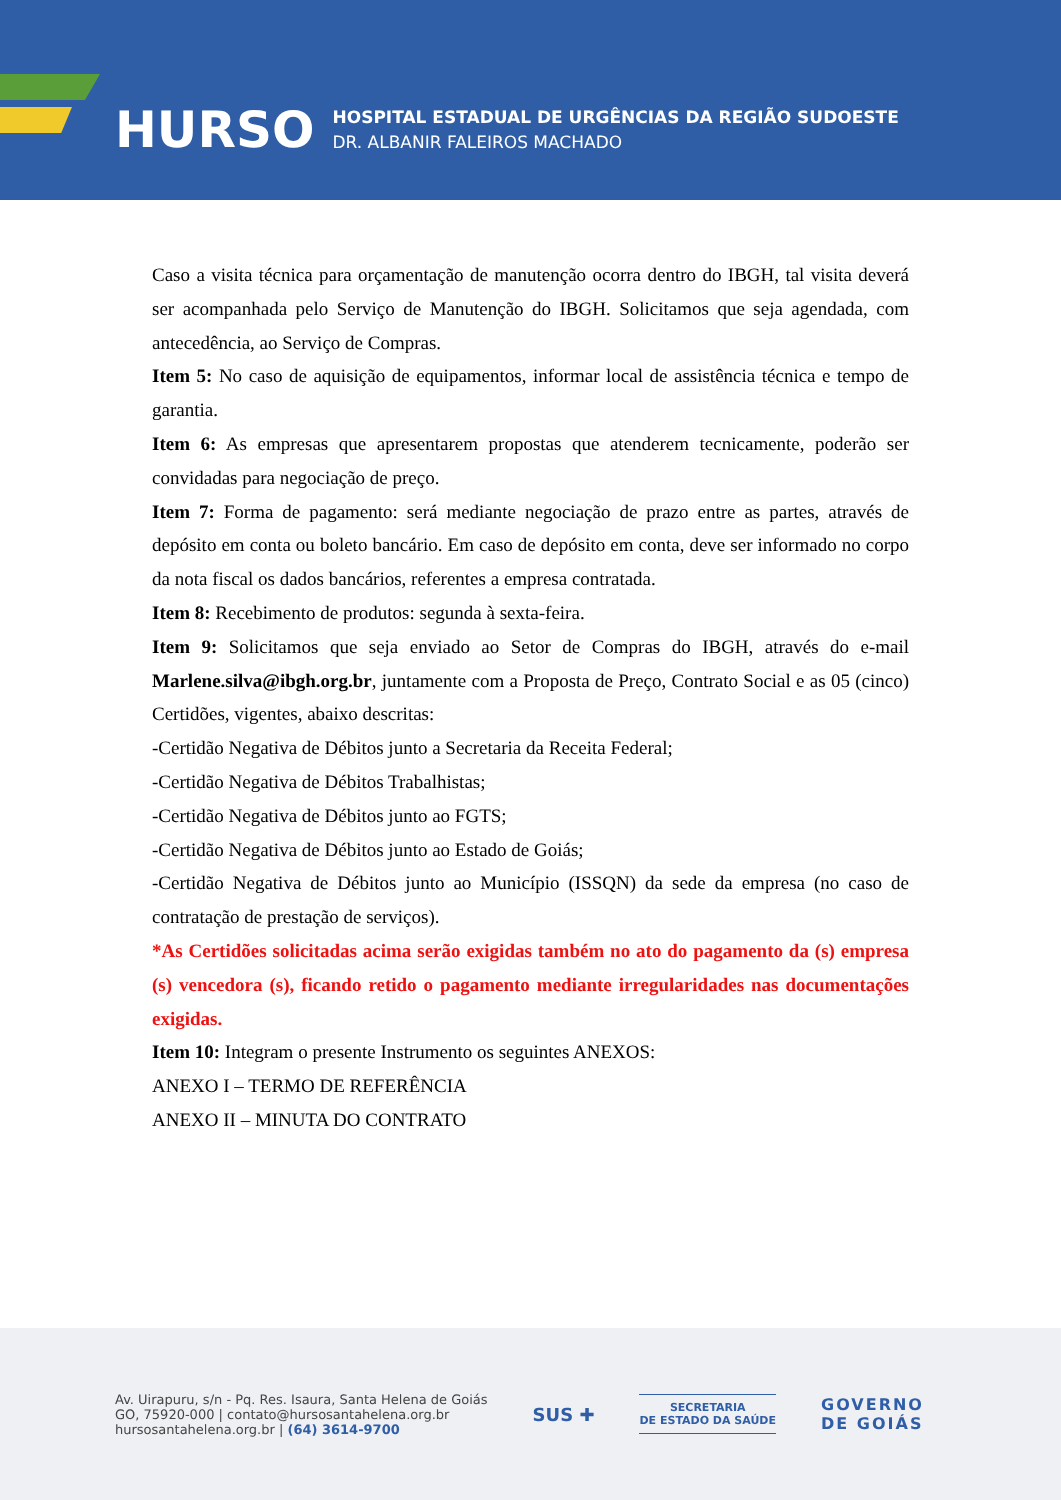HURSO
HOSPITAL ESTADUAL DE URGÊNCIAS DA REGIÃO SUDOESTE
DR. ALBANIR FALEIROS MACHADO
Caso a visita técnica para orçamentação de manutenção ocorra dentro do IBGH, tal visita deverá ser acompanhada pelo Serviço de Manutenção do IBGH. Solicitamos que seja agendada, com antecedência, ao Serviço de Compras.
Item 5: No caso de aquisição de equipamentos, informar local de assistência técnica e tempo de garantia.
Item 6: As empresas que apresentarem propostas que atenderem tecnicamente, poderão ser convidadas para negociação de preço.
Item 7: Forma de pagamento: será mediante negociação de prazo entre as partes, através de depósito em conta ou boleto bancário. Em caso de depósito em conta, deve ser informado no corpo da nota fiscal os dados bancários, referentes a empresa contratada.
Item 8: Recebimento de produtos: segunda à sexta-feira.
Item 9: Solicitamos que seja enviado ao Setor de Compras do IBGH, através do e-mail Marlene.silva@ibgh.org.br, juntamente com a Proposta de Preço, Contrato Social e as 05 (cinco) Certidões, vigentes, abaixo descritas:
-Certidão Negativa de Débitos junto a Secretaria da Receita Federal;
-Certidão Negativa de Débitos Trabalhistas;
-Certidão Negativa de Débitos junto ao FGTS;
-Certidão Negativa de Débitos junto ao Estado de Goiás;
-Certidão Negativa de Débitos junto ao Município (ISSQN) da sede da empresa (no caso de contratação de prestação de serviços).
*As Certidões solicitadas acima serão exigidas também no ato do pagamento da (s) empresa (s) vencedora (s), ficando retido o pagamento mediante irregularidades nas documentações exigidas.
Item 10: Integram o presente Instrumento os seguintes ANEXOS:
ANEXO I – TERMO DE REFERÊNCIA
ANEXO II – MINUTA DO CONTRATO
Av. Uirapuru, s/n - Pq. Res. Isaura, Santa Helena de Goiás
GO, 75920-000 | contato@hursosantahelena.org.br
hursosantahelena.org.br | (64) 3614-9700
SUS ✚
SECRETARIA
DE ESTADO DA SAÚDE
GOVERNO
DE GOIÁS